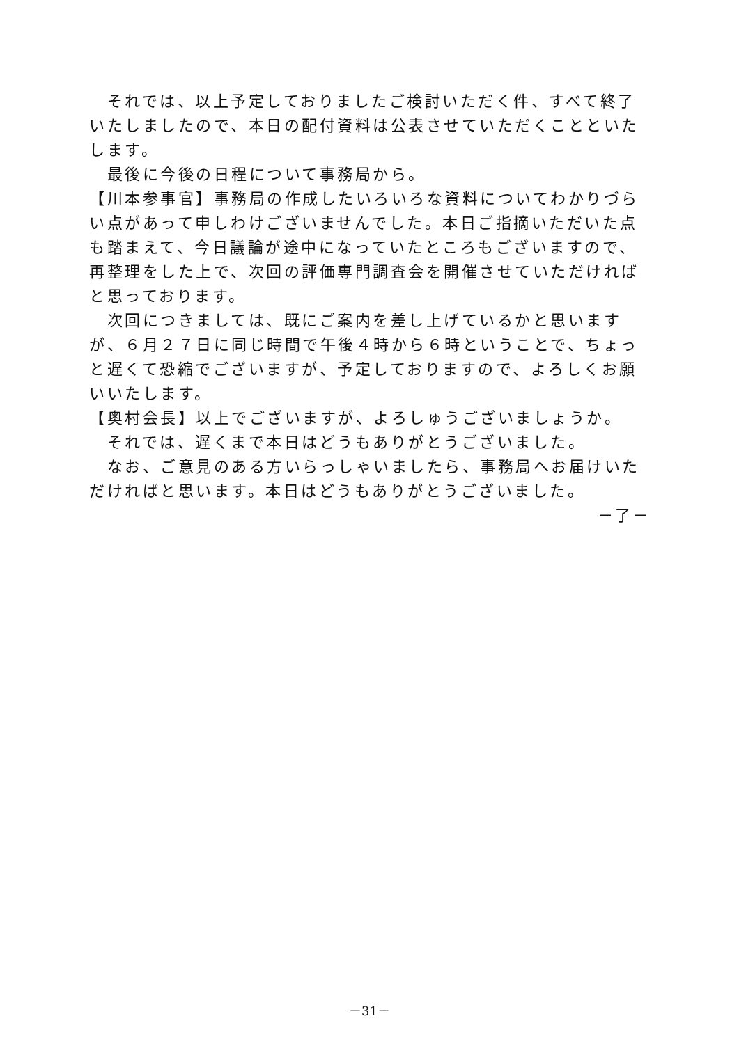それでは、以上予定しておりましたご検討いただく件、すべて終了いたしましたので、本日の配付資料は公表させていただくことといたします。
　最後に今後の日程について事務局から。
【川本参事官】事務局の作成したいろいろな資料についてわかりづらい点があって申しわけございませんでした。本日ご指摘いただいた点も踏まえて、今日議論が途中になっていたところもございますので、再整理をした上で、次回の評価専門調査会を開催させていただければと思っております。
　次回につきましては、既にご案内を差し上げているかと思いますが、６月２７日に同じ時間で午後４時から６時ということで、ちょっと遅くて恐縮でございますが、予定しておりますので、よろしくお願いいたします。
【奥村会長】以上でございますが、よろしゅうございましょうか。
　それでは、遅くまで本日はどうもありがとうございました。
　なお、ご意見のある方いらっしゃいましたら、事務局へお届けいただければと思います。本日はどうもありがとうございました。
－了－
－31－